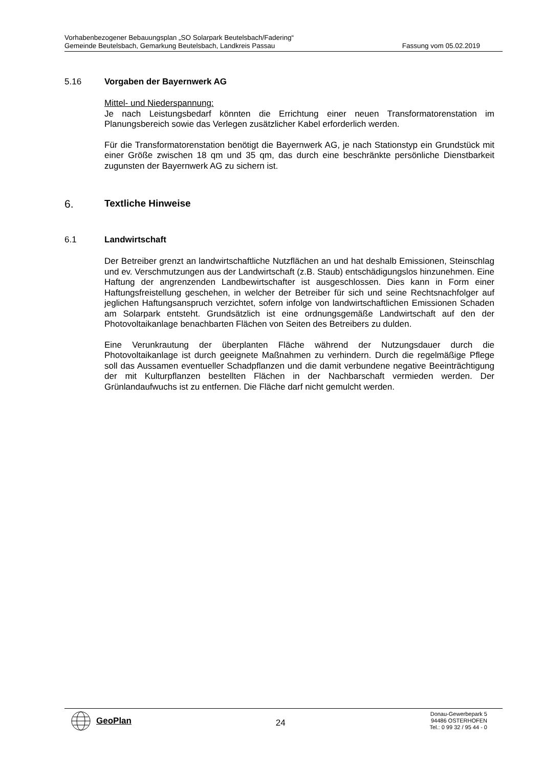Vorhabenbezogener Bebauungsplan „SO Solarpark Beutelsbach/Fadering“
Gemeinde Beutelsbach, Gemarkung Beutelsbach, Landkreis Passau Fassung vom 05.02.2019
5.16 Vorgaben der Bayernwerk AG
Mittel- und Niederspannung:
Je nach Leistungsbedarf könnten die Errichtung einer neuen Transformatorenstation im Planungsbereich sowie das Verlegen zusätzlicher Kabel erforderlich werden.
Für die Transformatorenstation benötigt die Bayernwerk AG, je nach Stationstyp ein Grundstück mit einer Größe zwischen 18 qm und 35 qm, das durch eine beschränkte persönliche Dienstbarkeit zugunsten der Bayernwerk AG zu sichern ist.
6. Textliche Hinweise
6.1 Landwirtschaft
Der Betreiber grenzt an landwirtschaftliche Nutzflächen an und hat deshalb Emissionen, Steinschlag und ev. Verschmutzungen aus der Landwirtschaft (z.B. Staub) entschädigungslos hinzunehmen. Eine Haftung der angrenzenden Landbewirtschafter ist ausgeschlossen. Dies kann in Form einer Haftungsfreistellung geschehen, in welcher der Betreiber für sich und seine Rechtsnachfolger auf jeglichen Haftungsanspruch verzichtet, sofern infolge von landwirtschaftlichen Emissionen Schaden am Solarpark entsteht. Grundsätzlich ist eine ordnungsgemäße Landwirtschaft auf den der Photovoltaikanlage benachbarten Flächen von Seiten des Betreibers zu dulden.
Eine Verunkrautung der überplanten Fläche während der Nutzungsdauer durch die Photovoltaikanlage ist durch geeignete Maßnahmen zu verhindern. Durch die regelmäßige Pflege soll das Aussamen eventueller Schadpflanzen und die damit verbundene negative Beeinträchtigung der mit Kulturpflanzen bestellten Flächen in der Nachbarschaft vermieden werden. Der Grünlandaufwuchs ist zu entfernen. Die Fläche darf nicht gemulcht werden.
GeoPlan
24
Donau-Gewerbepark 5
94486 OSTERHOFEN
Tel.: 0 99 32 / 95 44 - 0